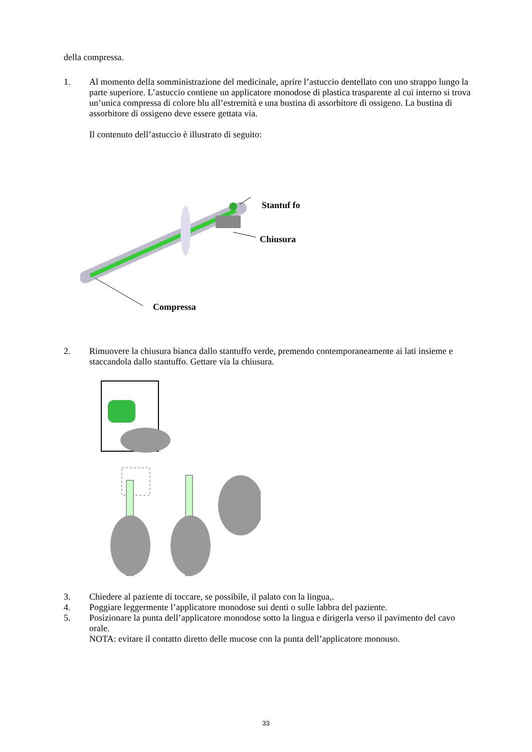della compressa.
1. Al momento della somministrazione del medicinale, aprire l’astuccio dentellato con uno strappo lungo la parte superiore. L’astuccio contiene un applicatore monodose di plastica trasparente al cui interno si trova un’unica compressa di colore blu all’estremità e una bustina di assorbitore di ossigeno. La bustina di assorbitore di ossigeno deve essere gettata via.
Il contenuto dell’astuccio è illustrato di seguito:
Stantuf fo
Chiusura
Compressa
2. Rimuovere la chiusura bianca dallo stantuffo verde, premendo contemporaneamente ai lati insieme e staccandola dallo stantuffo. Gettare via la chiusura.
3. Chiedere al paziente di toccare, se possibile, il palato con la lingua,.
4. Poggiare leggermente l’applicatore monodose sui denti o sulle labbra del paziente.
5. Posizionare la punta dell’applicatore monodose sotto la lingua e dirigerla verso il pavimento del cavo orale.
NOTA: evitare il contatto diretto delle mucose con la punta dell’applicatore monouso.
33